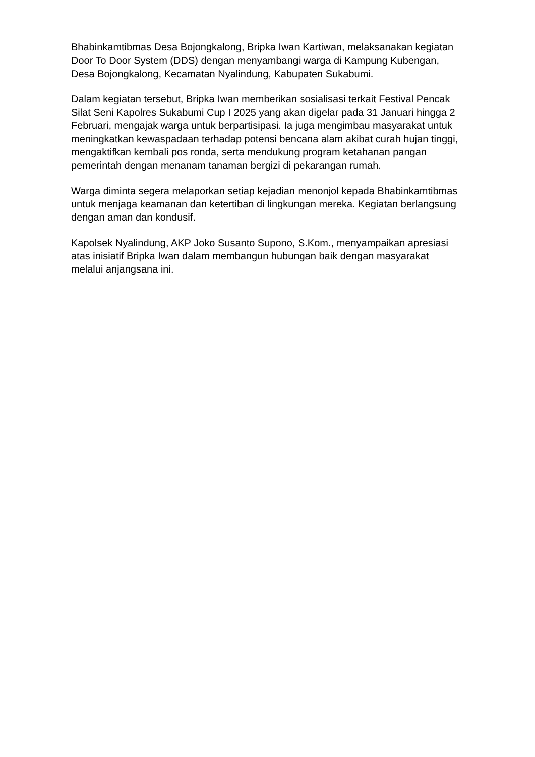Bhabinkamtibmas Desa Bojongkalong, Bripka Iwan Kartiwan, melaksanakan kegiatan Door To Door System (DDS) dengan menyambangi warga di Kampung Kubengan, Desa Bojongkalong, Kecamatan Nyalindung, Kabupaten Sukabumi.
Dalam kegiatan tersebut, Bripka Iwan memberikan sosialisasi terkait Festival Pencak Silat Seni Kapolres Sukabumi Cup I 2025 yang akan digelar pada 31 Januari hingga 2 Februari, mengajak warga untuk berpartisipasi. Ia juga mengimbau masyarakat untuk meningkatkan kewaspadaan terhadap potensi bencana alam akibat curah hujan tinggi, mengaktifkan kembali pos ronda, serta mendukung program ketahanan pangan pemerintah dengan menanam tanaman bergizi di pekarangan rumah.
Warga diminta segera melaporkan setiap kejadian menonjol kepada Bhabinkamtibmas untuk menjaga keamanan dan ketertiban di lingkungan mereka. Kegiatan berlangsung dengan aman dan kondusif.
Kapolsek Nyalindung, AKP Joko Susanto Supono, S.Kom., menyampaikan apresiasi atas inisiatif Bripka Iwan dalam membangun hubungan baik dengan masyarakat melalui anjangsana ini.